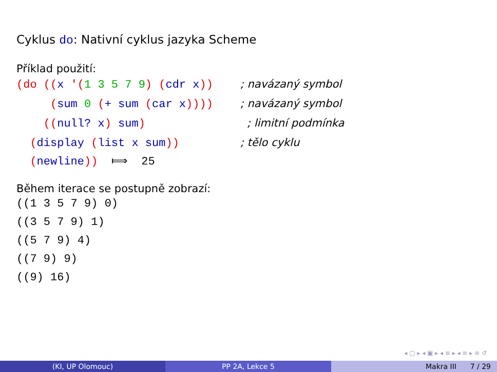Cyklus do: Nativní cyklus jazyka Scheme
Příklad použití:
(do ((x '(1 3 5 7 9) (cdr x))    ; navázaný symbol
     (sum 0 (+ sum (car x))))    ; navázaný symbol
    ((null? x) sum)               ; limitní podmínka
  (display (list x sum))         ; tělo cyklu
  (newline))  ⟾  25
Během iterace se postupně zobrazí:
((1 3 5 7 9) 0)
((3 5 7 9) 1)
((5 7 9) 4)
((7 9) 9)
((9) 16)
◂ ▢ ▸ ◂ ▣ ▸ ◂ ≡ ▸ ◂ ≡ ▸ ≡ ↺
(KI, UP Olomouc) PP 2A, Lekce 5 Makra III 7 / 29